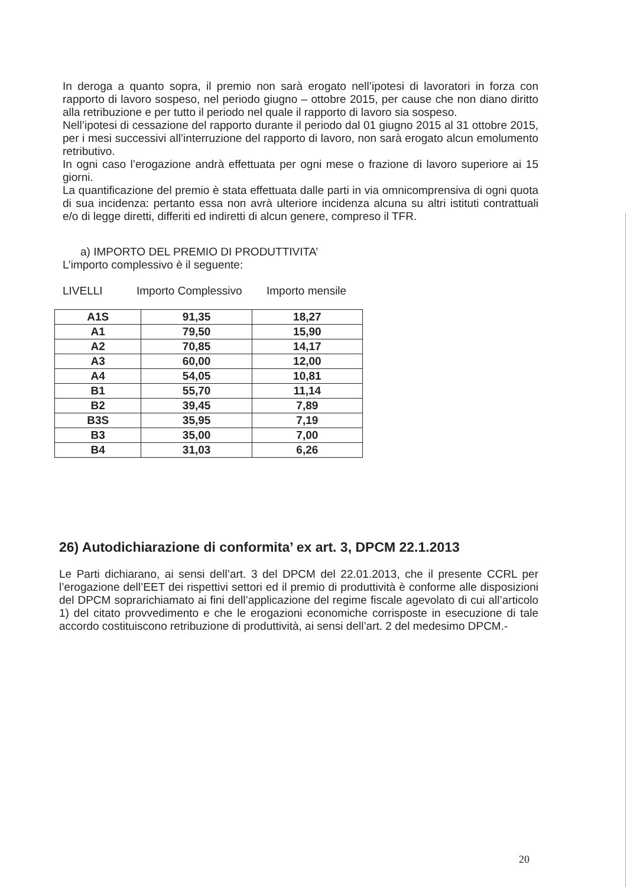In deroga a quanto sopra, il premio non sarà erogato nell’ipotesi di lavoratori in forza con rapporto di lavoro sospeso, nel periodo giugno – ottobre 2015, per cause che non diano diritto alla retribuzione e per tutto il periodo nel quale il rapporto di lavoro sia sospeso.
Nell’ipotesi di cessazione del rapporto durante il periodo dal 01 giugno 2015 al 31 ottobre 2015, per i mesi successivi all’interruzione del rapporto di lavoro, non sarà erogato alcun emolumento retributivo.
In ogni caso l’erogazione andrà effettuata per ogni mese o frazione di lavoro superiore ai 15 giorni.
La quantificazione del premio è stata effettuata dalle parti in via omnicomprensiva di ogni quota di sua incidenza: pertanto essa non avrà ulteriore incidenza alcuna su altri istituti contrattuali e/o di legge diretti, differiti ed indiretti di alcun genere, compreso il TFR.
a) IMPORTO DEL PREMIO DI PRODUTTIVITA’
L’importo complessivo è il seguente:
LIVELLI Importo Complessivo Importo mensile
| A1S | 91,35 | 18,27 |
| A1 | 79,50 | 15,90 |
| A2 | 70,85 | 14,17 |
| A3 | 60,00 | 12,00 |
| A4 | 54,05 | 10,81 |
| B1 | 55,70 | 11,14 |
| B2 | 39,45 | 7,89 |
| B3S | 35,95 | 7,19 |
| B3 | 35,00 | 7,00 |
| B4 | 31,03 | 6,26 |
26) Autodichiarazione di conformita’ ex art. 3, DPCM 22.1.2013
Le Parti dichiarano, ai sensi dell’art. 3 del DPCM del 22.01.2013, che il presente CCRL per l’erogazione dell’EET dei rispettivi settori ed il premio di produttività è conforme alle disposizioni del DPCM soprarichiamato ai fini dell’applicazione del regime fiscale agevolato di cui all’articolo 1) del citato provvedimento e che le erogazioni economiche corrisposte in esecuzione di tale accordo costituiscono retribuzione di produttività, ai sensi dell’art. 2 del medesimo DPCM.-
20